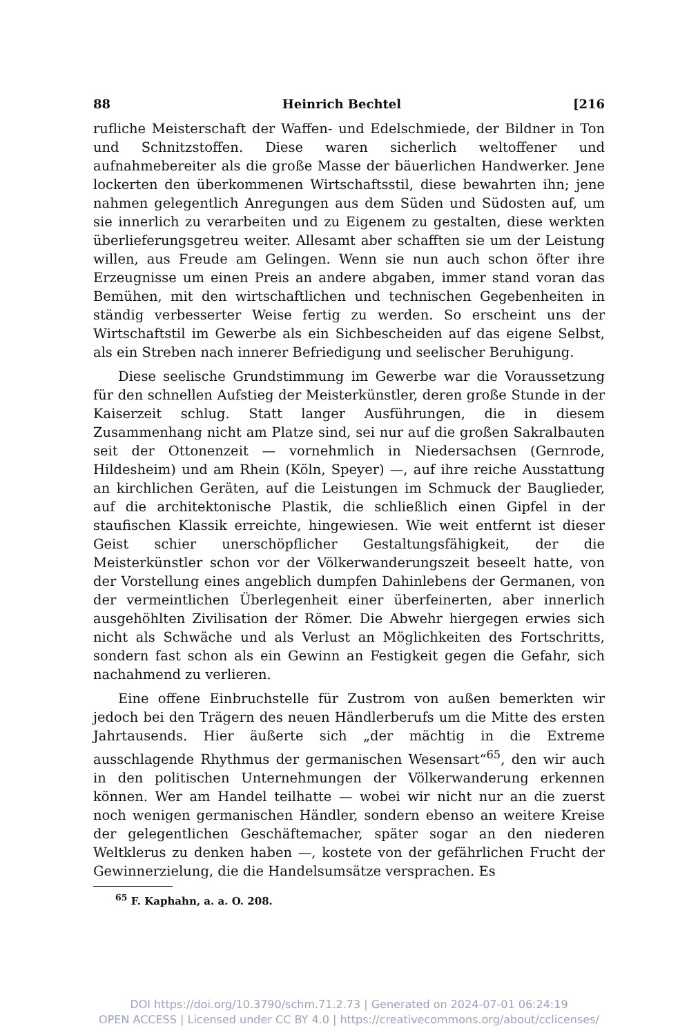88 Heinrich Bechtel [216
rufliche Meisterschaft der Waffen- und Edelschmiede, der Bildner in Ton und Schnitzstoffen. Diese waren sicherlich weltoffener und aufnahmebereiter als die große Masse der bäuerlichen Handwerker. Jene lockerten den überkommenen Wirtschaftsstil, diese bewahrten ihn; jene nahmen gelegentlich Anregungen aus dem Süden und Südosten auf, um sie innerlich zu verarbeiten und zu Eigenem zu gestalten, diese werkten überlieferungsgetreu weiter. Allesamt aber schafften sie um der Leistung willen, aus Freude am Gelingen. Wenn sie nun auch schon öfter ihre Erzeugnisse um einen Preis an andere abgaben, immer stand voran das Bemühen, mit den wirtschaftlichen und technischen Gegebenheiten in ständig verbesserter Weise fertig zu werden. So erscheint uns der Wirtschaftstil im Gewerbe als ein Sichbescheiden auf das eigene Selbst, als ein Streben nach innerer Befriedigung und seelischer Beruhigung.
Diese seelische Grundstimmung im Gewerbe war die Voraussetzung für den schnellen Aufstieg der Meisterkünstler, deren große Stunde in der Kaiserzeit schlug. Statt langer Ausführungen, die in diesem Zusammenhang nicht am Platze sind, sei nur auf die großen Sakralbauten seit der Ottonenzeit — vornehmlich in Niedersachsen (Gernrode, Hildesheim) und am Rhein (Köln, Speyer) —, auf ihre reiche Ausstattung an kirchlichen Geräten, auf die Leistungen im Schmuck der Bauglieder, auf die architektonische Plastik, die schließlich einen Gipfel in der staufischen Klassik erreichte, hingewiesen. Wie weit entfernt ist dieser Geist schier unerschöpflicher Gestaltungsfähigkeit, der die Meisterkünstler schon vor der Völkerwanderungszeit beseelt hatte, von der Vorstellung eines angeblich dumpfen Dahinlebens der Germanen, von der vermeintlichen Überlegenheit einer überfeinerten, aber innerlich ausgehöhlten Zivilisation der Römer. Die Abwehr hiergegen erwies sich nicht als Schwäche und als Verlust an Möglichkeiten des Fortschritts, sondern fast schon als ein Gewinn an Festigkeit gegen die Gefahr, sich nachahmend zu verlieren.
Eine offene Einbruchstelle für Zustrom von außen bemerkten wir jedoch bei den Trägern des neuen Händlerberufs um die Mitte des ersten Jahrtausends. Hier äußerte sich „der mächtig in die Extreme ausschlagende Rhythmus der germanischen Wesensart“<sup>65</sup>, den wir auch in den politischen Unternehmungen der Völkerwanderung erkennen können. Wer am Handel teilhatte — wobei wir nicht nur an die zuerst noch wenigen germanischen Händler, sondern ebenso an weitere Kreise der gelegentlichen Geschäftemacher, später sogar an den niederen Weltklerus zu denken haben —, kostete von der gefährlichen Frucht der Gewinnerzielung, die die Handelsumsätze versprachen. Es
<sup>65</sup> F. Kaphahn, a. a. O. 208.
DOI https://doi.org/10.3790/schm.71.2.73 | Generated on 2024-07-01 06:24:19
OPEN ACCESS | Licensed under CC BY 4.0 | https://creativecommons.org/about/cclicenses/